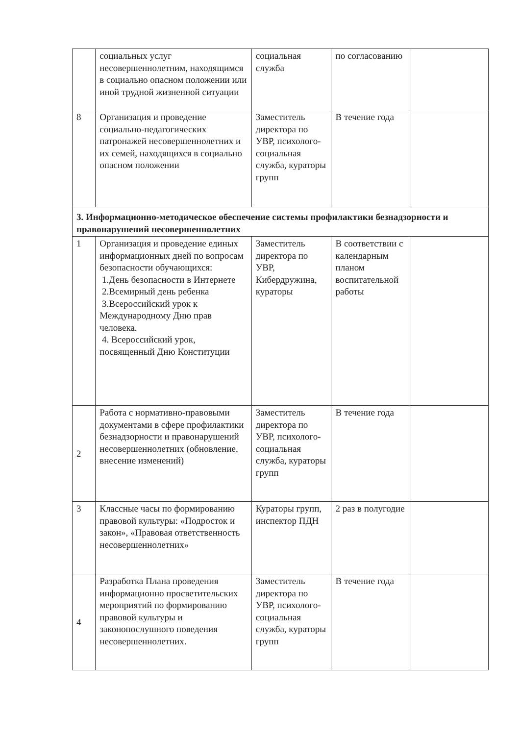| | социальных услуг несовершеннолетним, находящимся в социально опасном положении или иной трудной жизненной ситуации | социальная служба | по согласованию | |
| 8 | Организация и проведение социально-педагогических патронажей несовершеннолетних и их семей, находящихся в социально опасном положении | Заместитель директора по УВР, психолого-социальная служба, кураторы групп | В течение года | |
| 3. Информационно-методическое обеспечение системы профилактики безнадзорности и правонарушений несовершеннолетних | | | | |
| 1 | Организация и проведение единых информационных дней по вопросам безопасности обучающихся: 1.День безопасности в Интернете 2.Всемирный день ребенка 3.Всероссийский урок к Международному Дню прав человека. 4. Всероссийский урок, посвященный Дню Конституции | Заместитель директора по УВР, Кибердружина, кураторы | В соответствии с календарным планом воспитательной работы | |
| 2 | Работа с нормативно-правовыми документами в сфере профилактики безнадзорности и правонарушений несовершеннолетних (обновление, внесение изменений) | Заместитель директора по УВР, психолого-социальная служба, кураторы групп | В течение года | |
| 3 | Классные часы по формированию правовой культуры: «Подросток и закон», «Правовая ответственность несовершеннолетних» | Кураторы групп, инспектор ПДН | 2 раз в полугодие | |
| 4 | Разработка Плана проведения информационно просветительских мероприятий по формированию правовой культуры и законопослушного поведения несовершеннолетних. | Заместитель директора по УВР, психолого-социальная служба, кураторы групп | В течение года | |